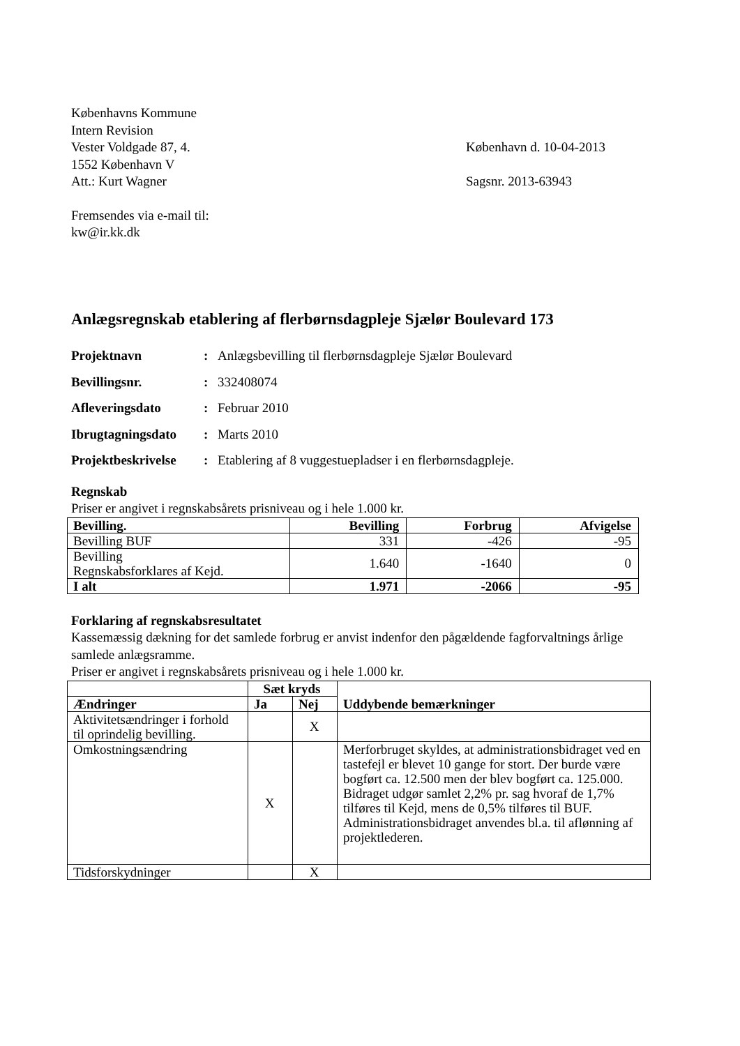Københavns Kommune
Intern Revision
Vester Voldgade 87, 4. København d. 10-04-2013
1552 København V
Att.: Kurt Wagner Sagsnr. 2013-63943
Fremsendes via e-mail til:
kw@ir.kk.dk
Anlægsregnskab etablering af flerbørnsdagpleje Sjælør Boulevard 173
Projektnavn: Anlægsbevilling til flerbørnsdagpleje Sjælør Boulevard
Bevillingsnr.: 332408074
Afleveringsdato: Februar 2010
Ibrugtagningsdato: Marts 2010
Projektbeskrivelse: Etablering af 8 vuggestuepladser i en flerbørnsdagpleje.
Regnskab
Priser er angivet i regnskabsårets prisniveau og i hele 1.000 kr.
| Bevilling. | Bevilling | Forbrug | Afvigelse |
| --- | --- | --- | --- |
| Bevilling BUF | 331 | -426 | -95 |
| Bevilling Regnskabsforklares af Kejd. | 1.640 | -1640 | 0 |
| I alt | 1.971 | -2066 | -95 |
Forklaring af regnskabsresultatet
Kassemæssig dækning for det samlede forbrug er anvist indenfor den pågældende fagforvaltnings årlige samlede anlægsramme.
Priser er angivet i regnskabsårets prisniveau og i hele 1.000 kr.
| | Sæt kryds | | Uddybende bemærkninger |
| --- | --- | --- | --- |
| Ændringer | Ja | Nej | |
| Aktivitetsændringer i forhold til oprindelig bevilling. | | X | |
| Omkostningsændring | X | | Merforbruget skyldes, at administrationsbidraget ved en tastefejl er blevet 10 gange for stort. Der burde være bogført ca. 12.500 men der blev bogført ca. 125.000. Bidraget udgør samlet 2,2% pr. sag hvoraf de 1,7% tilføres til Kejd, mens de 0,5% tilføres til BUF. Administrationsbidraget anvendes bl.a. til aflønning af projektlederen. |
| Tidsforskydninger | | X | |